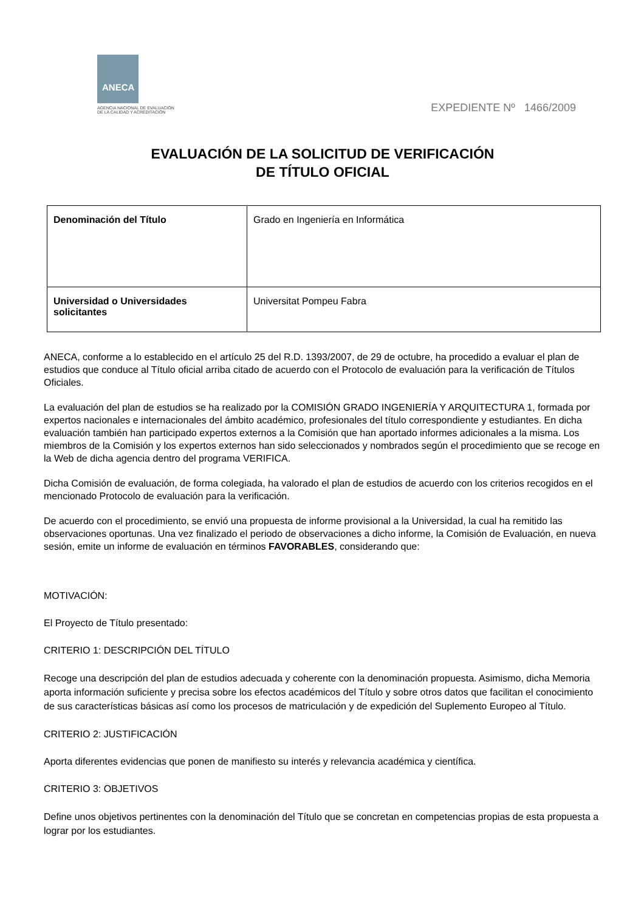ANECA
AGENCIA NACIONAL DE EVALUACIÓN
DE LA CALIDAD Y ACREDITACIÓN
EXPEDIENTE Nº 1466/2009
EVALUACIÓN DE LA SOLICITUD DE VERIFICACIÓN
DE TÍTULO OFICIAL
| Denominación del Título | Grado en Ingeniería en Informática |
| Universidad o Universidades solicitantes | Universitat Pompeu Fabra |
ANECA, conforme a lo establecido en el artículo 25 del R.D. 1393/2007, de 29 de octubre, ha procedido a evaluar el plan de estudios que conduce al Título oficial arriba citado de acuerdo con el Protocolo de evaluación para la verificación de Títulos Oficiales.
La evaluación del plan de estudios se ha realizado por la COMISIÓN GRADO INGENIERÍA Y ARQUITECTURA 1, formada por expertos nacionales e internacionales del ámbito académico, profesionales del título correspondiente y estudiantes. En dicha evaluación también han participado expertos externos a la Comisión que han aportado informes adicionales a la misma. Los miembros de la Comisión y los expertos externos han sido seleccionados y nombrados según el procedimiento que se recoge en la Web de dicha agencia dentro del programa VERIFICA.
Dicha Comisión de evaluación, de forma colegiada, ha valorado el plan de estudios de acuerdo con los criterios recogidos en el mencionado Protocolo de evaluación para la verificación.
De acuerdo con el procedimiento, se envió una propuesta de informe provisional a la Universidad, la cual ha remitido las observaciones oportunas. Una vez finalizado el periodo de observaciones a dicho informe, la Comisión de Evaluación, en nueva sesión, emite un informe de evaluación en términos FAVORABLES, considerando que:
MOTIVACIÓN:
El Proyecto de Título presentado:
CRITERIO 1: DESCRIPCIÓN DEL TÍTULO
Recoge una descripción del plan de estudios adecuada y coherente con la denominación propuesta. Asimismo, dicha Memoria aporta información suficiente y precisa sobre los efectos académicos del Título y sobre otros datos que facilitan el conocimiento de sus características básicas así como los procesos de matriculación y de expedición del Suplemento Europeo al Título.
CRITERIO 2: JUSTIFICACIÓN
Aporta diferentes evidencias que ponen de manifiesto su interés y relevancia académica y científica.
CRITERIO 3: OBJETIVOS
Define unos objetivos pertinentes con la denominación del Título que se concretan en competencias propias de esta propuesta a lograr por los estudiantes.